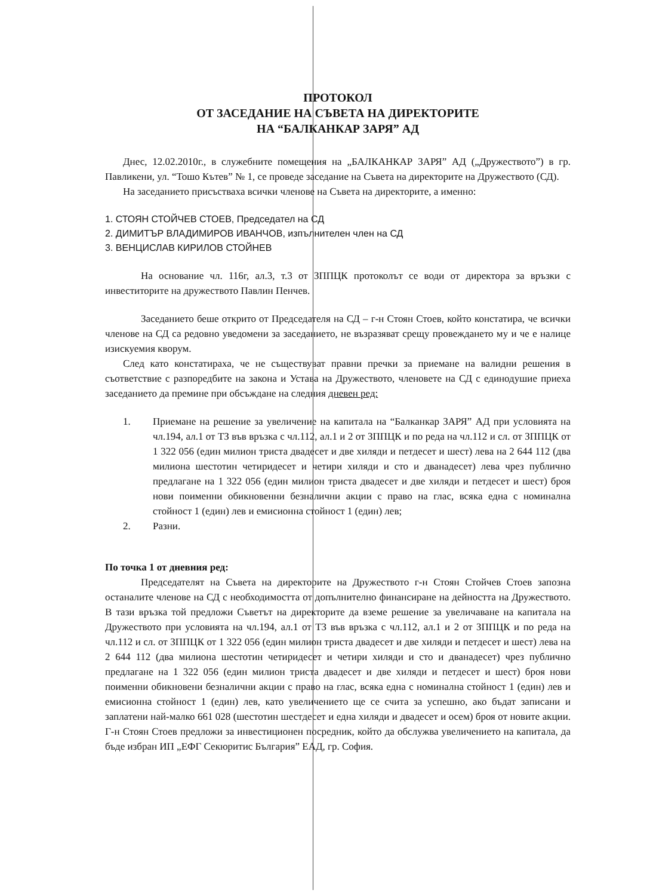ПРОТОКОЛ
ОТ ЗАСЕДАНИЕ НА СЪВЕТА НА ДИРЕКТОРИТЕ
НА “БАЛКАНКАР ЗАРЯ” АД
Днес, 12.02.2010г., в служебните помещения на „БАЛКАНКАР ЗАРЯ” АД („Дружеството”) в гр. Павликени, ул. “Тошо Кътев” № 1, се проведе заседание на Съвета на директорите на Дружеството (СД).
На заседанието присъстваха всички членове на Съвета на директорите, а именно:
1. СТОЯН СТОЙЧЕВ СТОЕВ, Председател на СД
2. ДИМИТЪР ВЛАДИМИРОВ ИВАНЧОВ, изпълнителен член на СД
3. ВЕНЦИСЛАВ КИРИЛОВ СТОЙНЕВ
На основание чл. 116г, ал.3, т.3 от ЗППЦК протоколът се води от директора за връзки с инвеститорите на дружеството Павлин Пенчев.
Заседанието беше открито от Председателя на СД – г-н Стоян Стоев, който констатира, че всички членове на СД са редовно уведомени за заседанието, не възразяват срещу провеждането му и че е налице изискуемия кворум.
След като констатираха, че не съществуват правни пречки за приемане на валидни решения в съответствие с разпоредбите на закона и Устава на Дружеството, членовете на СД с единодушие приеха заседанието да премине при обсъждане на следния дневен ред:
1. Приемане на решение за увеличение на капитала на “Балканкар ЗАРЯ” АД при условията на чл.194, ал.1 от ТЗ във връзка с чл.112, ал.1 и 2 от ЗППЦК и по реда на чл.112 и сл. от ЗППЦК от 1 322 056 (един милион триста двадесет и две хиляди и петдесет и шест) лева на 2 644 112 (два милиона шестотин четиридесет и четири хиляди и сто и дванадесет) лева чрез публично предлагане на 1 322 056 (един милион триста двадесет и две хиляди и петдесет и шест) броя нови поименни обикновенни безналични акции с право на глас, всяка една с номинална стойност 1 (един) лев и емисионна стойност 1 (един) лев;
2. Разни.
По точка 1 от дневния ред:
Председателят на Съвета на директорите на Дружеството г-н Стоян Стойчев Стоев запозна останалите членове на СД с необходимостта от допълнително финансиране на дейността на Дружеството. В тази връзка той предложи Съветът на директорите да вземе решение за увеличаване на капитала на Дружеството при условията на чл.194, ал.1 от ТЗ във връзка с чл.112, ал.1 и 2 от ЗППЦК и по реда на чл.112 и сл. от ЗППЦК от 1 322 056 (един милион триста двадесет и две хиляди и петдесет и шест) лева на 2 644 112 (два милиона шестотин четиридесет и четири хиляди и сто и дванадесет) чрез публично предлагане на 1 322 056 (един милион триста двадесет и две хиляди и петдесет и шест) броя нови поименни обикновени безналични акции с право на глас, всяка една с номинална стойност 1 (един) лев и емисионна стойност 1 (един) лев, като увеличението ще се счита за успешно, ако бъдат записани и заплатени най-малко 661 028 (шестотин шестдесет и една хиляди и двадесет и осем) броя от новите акции. Г-н Стоян Стоев предложи за инвестиционен посредник, който да обслужва увеличението на капитала, да бъде избран ИП „ЕФГ Секюритис България” ЕАД, гр. София.